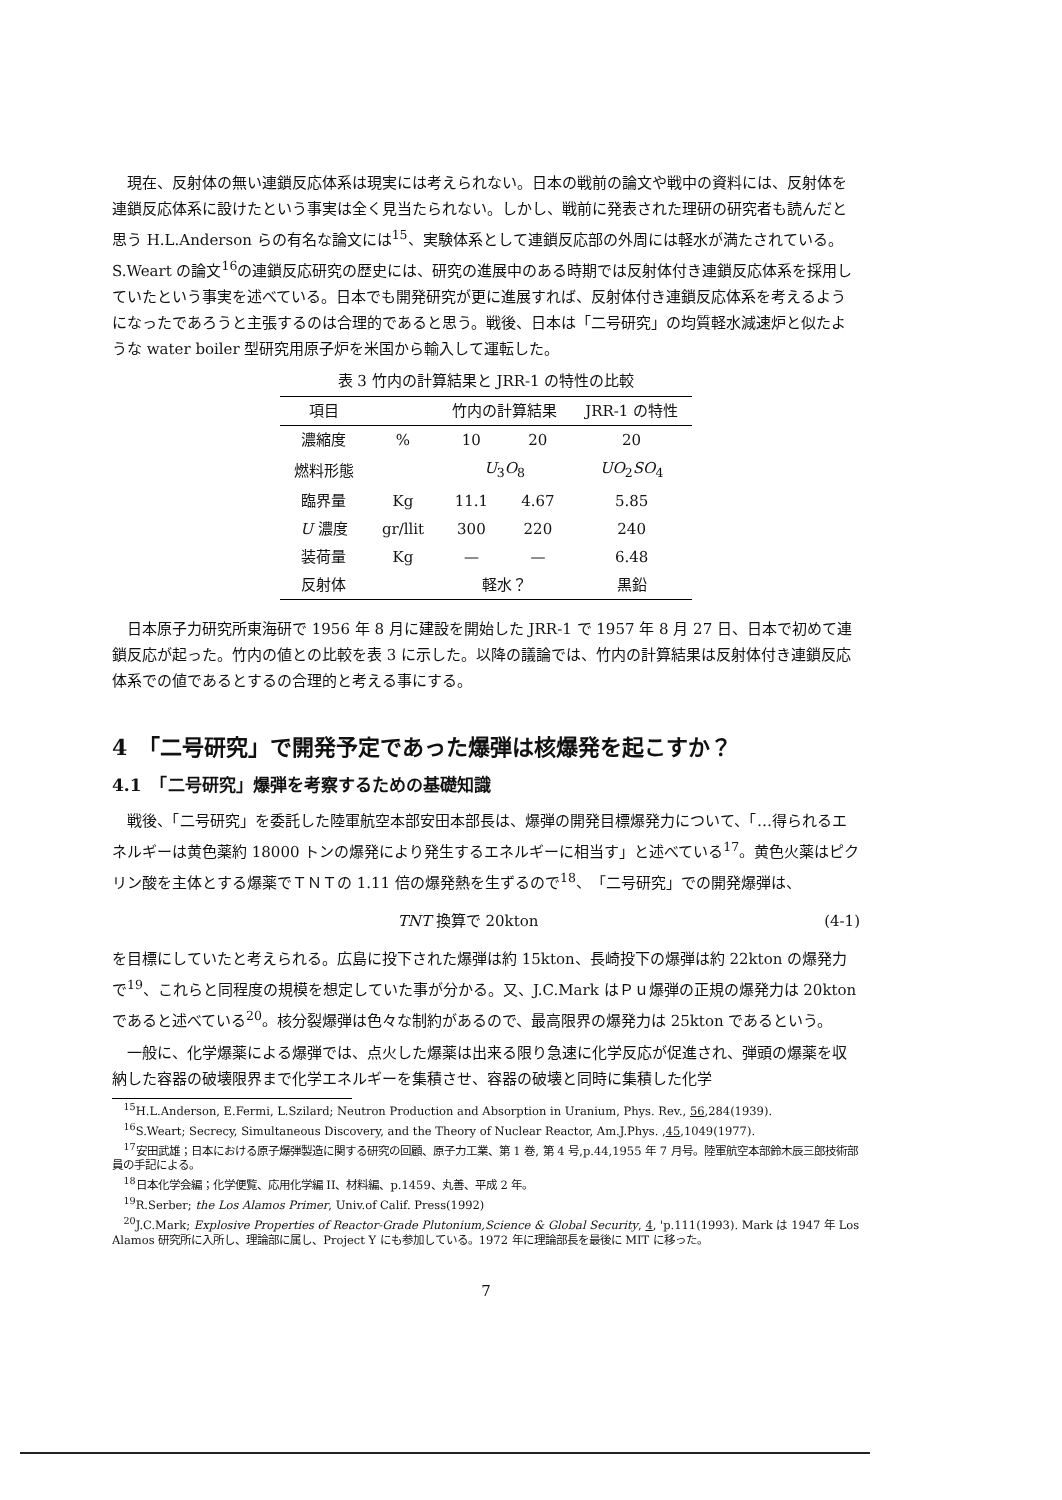現在、反射体の無い連鎖反応体系は現実には考えられない。日本の戦前の論文や戦中の資料には、反射体を連鎖反応体系に設けたという事実は全く見当たられない。しかし、戦前に発表された理研の研究者も読んだと思う H.L.Anderson らの有名な論文には<sup>15</sup>、実験体系として連鎖反応部の外周には軽水が満たされている。S.Weart の論文<sup>16</sup>の連鎖反応研究の歴史には、研究の進展中のある時期では反射体付き連鎖反応体系を採用していたという事実を述べている。日本でも開発研究が更に進展すれば、反射体付き連鎖反応体系を考えるようになったであろうと主張するのは合理的であると思う。戦後、日本は「二号研究」の均質軽水減速炉と似たような water boiler 型研究用原子炉を米国から輸入して運転した。
表 3 竹内の計算結果と JRR-1 の特性の比較
| 項目 | | 竹内の計算結果 | | JRR-1 の特性 |
| --- | --- | --- | --- | --- |
| 濃縮度 | % | 10 | 20 | 20 |
| 燃料形態 | | U<sub>3</sub> O<sub>8</sub> | | UO<sub>2</sub> SO<sub>4</sub> |
| 臨界量 | Kg | 11.1 | 4.67 | 5.85 |
| U 濃度 | gr/llit | 300 | 220 | 240 |
| 装荷量 | Kg | — | — | 6.48 |
| 反射体 | | 軽水？ | | 黒鉛 |
日本原子力研究所東海研で 1956 年 8 月に建設を開始した JRR-1 で 1957 年 8 月 27 日、日本で初めて連鎖反応が起った。竹内の値との比較を表 3 に示した。以降の議論では、竹内の計算結果は反射体付き連鎖反応体系での値であるとするの合理的と考える事にする。
4　「二号研究」で開発予定であった爆弾は核爆発を起こすか？
4.1　「二号研究」爆弾を考察するための基礎知識
戦後、「二号研究」を委託した陸軍航空本部安田本部長は、爆弾の開発目標爆発力について、「…得られるエネルギーは黄色薬約 18000 トンの爆発により発生するエネルギーに相当す」と述べている<sup>17</sup>。黄色火薬はピクリン酸を主体とする爆薬でＴＮＴの 1.11 倍の爆発熱を生ずるので<sup>18</sup>、「二号研究」での開発爆弾は、
TNT 換算で 20kton (4-1)
を目標にしていたと考えられる。広島に投下された爆弾は約 15kton、長崎投下の爆弾は約 22kton の爆発力で<sup>19</sup>、これらと同程度の規模を想定していた事が分かる。又、J.C.Mark はＰｕ爆弾の正規の爆発力は 20kton であると述べている<sup>20</sup>。核分裂爆弾は色々な制約があるので、最高限界の爆発力は 25kton であるという。
一般に、化学爆薬による爆弾では、点火した爆薬は出来る限り急速に化学反応が促進され、弾頭の爆薬を収納した容器の破壊限界まで化学エネルギーを集積させ、容器の破壊と同時に集積した化学
<sup>15</sup>H.L.Anderson, E.Fermi, L.Szilard; Neutron Production and Absorption in Uranium, Phys. Rev., 56,284(1939).
<sup>16</sup>S.Weart; Secrecy, Simultaneous Discovery, and the Theory of Nuclear Reactor, Am.J.Phys. ,45,1049(1977).
<sup>17</sup> 安田武雄；日本における原子爆弾製造に関する研究の回顧、原子力工業、第 1 巻, 第 4 号,p.44,1955 年 7 月号。陸軍航空本部鈴木辰三郎技術部員の手記による。
<sup>18</sup> 日本化学会編；化学便覧、応用化学編 II、材料編、p.1459、丸善、平成 2 年。
<sup>19</sup> R.Serber; the Los Alamos Primer, Univ.of Calif. Press(1992)
<sup>20</sup> J.C.Mark; Explosive Properties of Reactor-Grade Plutonium,Science & Global Security, 4, 'p.111(1993). Mark は 1947 年 Los Alamos 研究所に入所し、理論部に属し、Project Y にも参加している。1972 年に理論部長を最後に MIT に移った。
7